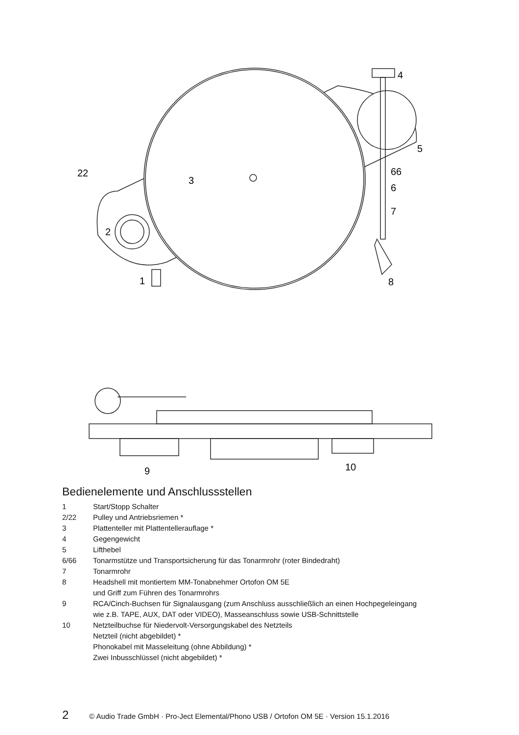22
3
2
1
4
5
66
6
7
8
9
10
Bedienelemente und Anschlussstellen
1 Start/Stopp Schalter
2/22 Pulley und Antriebsriemen *
3 Plattenteller mit Plattentellerauflage *
4 Gegengewicht
5 Lifthebel
6/66 Tonarmstütze und Transportsicherung für das Tonarmrohr (roter Bindedraht)
7 Tonarmrohr
8 Headshell mit montiertem MM-Tonabnehmer Ortofon OM 5E
und Griff zum Führen des Tonarmrohrs
9 RCA/Cinch-Buchsen für Signalausgang (zum Anschluss ausschließlich an einen Hochpegeleingang
wie z.B. TAPE, AUX, DAT oder VIDEO), Masseanschluss sowie USB-Schnittstelle
10 Netzteilbuchse für Niedervolt-Versorgungskabel des Netzteils
Netzteil (nicht abgebildet) *
Phonokabel mit Masseleitung (ohne Abbildung) *
Zwei Inbusschlüssel (nicht abgebildet) *
2 © Audio Trade GmbH · Pro-Ject Elemental/Phono USB / Ortofon OM 5E · Version 15.1.2016